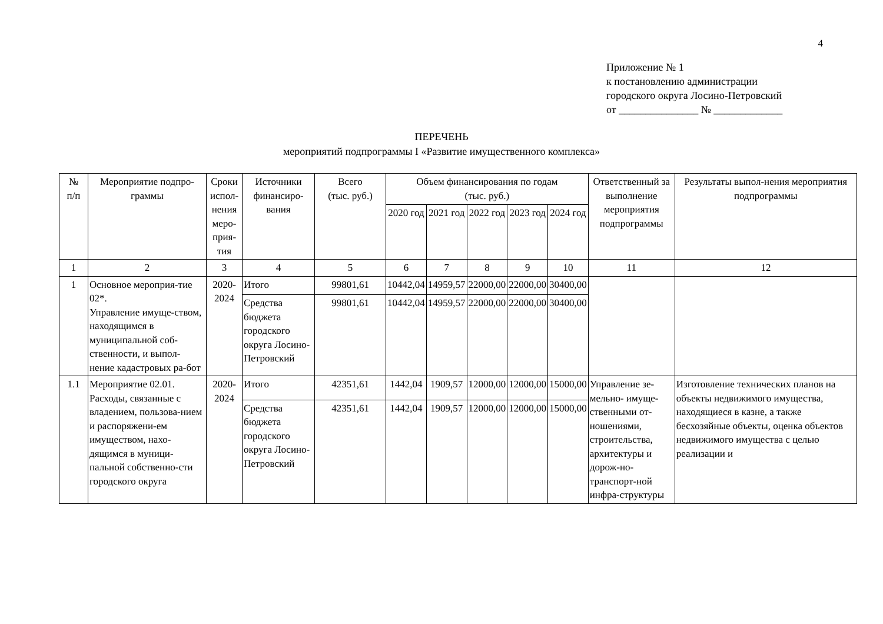4
Приложение № 1
к постановлению администрации
городского округа Лосино-Петровский
от _______________ № _____________
ПЕРЕЧЕНЬ
мероприятий подпрограммы I «Развитие имущественного комплекса»
| № п/п | Мероприятие подпро-граммы | Сроки испол-нения меро-прия-тия | Источники финансиро-вания | Всего (тыс. руб.) | Объем финансирования по годам (тыс. руб.) | | | | | Ответственный за выполнение мероприятия подпрограммы | Результаты выпол-нения мероприятия подпрограммы |
| --- | --- | --- | --- | --- | --- | --- | --- | --- | --- | --- | --- |
| | | | | | 2020 год | 2021 год | 2022 год | 2023 год | 2024 год | | |
| 1 | 2 | 3 | 4 | 5 | 6 | 7 | 8 | 9 | 10 | 11 | 12 |
| 1 | Основное мероприя-тие 02*. Управление имуще-ством, находящимся в муниципальной соб-ственности, и выпол-нение кадастровых ра-бот | 2020-2024 | Итого | 99801,61 | 10442,04 | 14959,57 | 22000,00 | 22000,00 | 30400,00 | | |
| | | | Средства бюджета городского округа Лосино-Петровский | 99801,61 | 10442,04 | 14959,57 | 22000,00 | 22000,00 | 30400,00 | | |
| 1.1 | Мероприятие 02.01. Расходы, связанные с владением, пользова-нием и распоряжени-ем имуществом, нахо-дящимся в муници-пальной собственно-сти городского округа | 2020-2024 | Итого | 42351,61 | 1442,04 | 1909,57 | 12000,00 | 12000,00 | 15000,00 | Управление зе-мельно- имуще-ственными от-ношениями, строительства, архитектуры и дорож-но-транспорт-ной инфра-структуры | Изготовление технических планов на объекты недвижимого имущества, находящиеся в казне, а также бесхозяйные объекты, оценка объектов недвижимого имущества с целью реализации и |
| | | | Средства бюджета городского округа Лосино-Петровский | 42351,61 | 1442,04 | 1909,57 | 12000,00 | 12000,00 | 15000,00 | | |